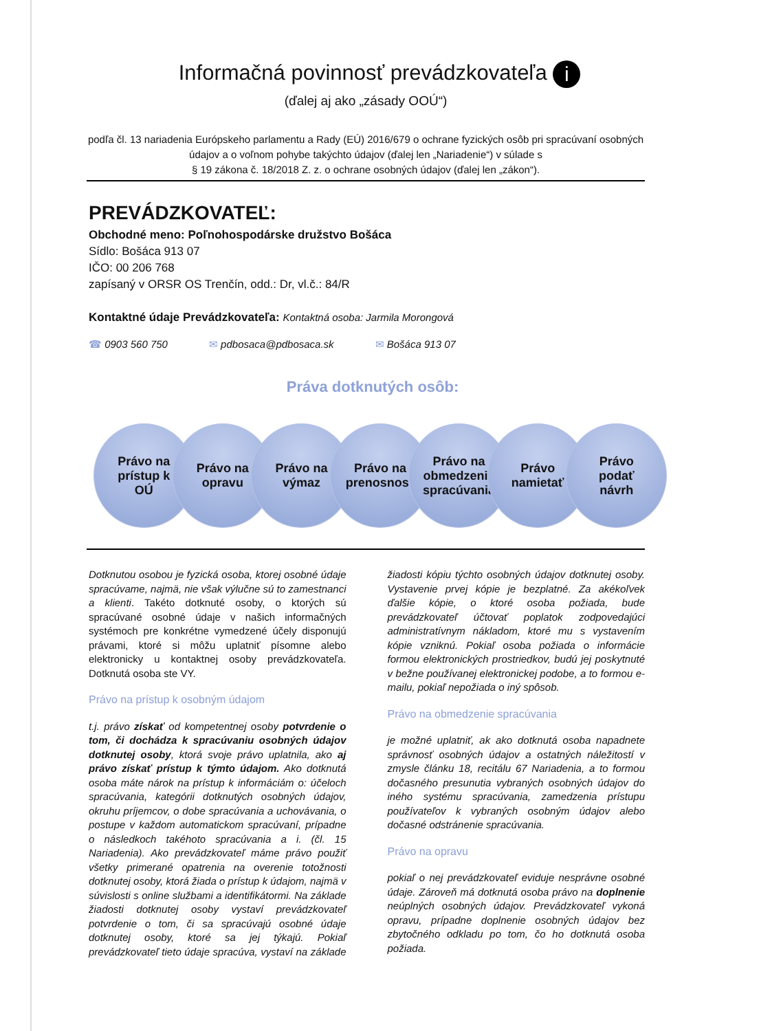Informačná povinnosť prevádzkovateľa i
(ďalej aj ako „zásady OOÚ“)
podľa čl. 13 nariadenia Európskeho parlamentu a Rady (EÚ) 2016/679 o ochrane fyzických osôb pri spracúvaní osobných údajov a o voľnom pohybe takýchto údajov (ďalej len „Nariadenie“) v súlade s
§ 19 zákona č. 18/2018 Z. z. o ochrane osobných údajov (ďalej len „zákon“).
PREVÁDZKOVATEĽ:
Obchodné meno: Poľnohospodárske družstvo Bošáca
Sídlo: Bošáca 913 07
IČO: 00 206 768
zapísaný v ORSR OS Trenčín, odd.: Dr, vl.č.: 84/R
Kontaktné údaje Prevádzkovateľa: Kontaktná osoba: Jarmila Morongová
☎ 0903 560 750 ✉ pdbosaca@pdbosaca.sk ✉ Bošáca 913 07
Práva dotknutých osôb:
Právo na
prístup k
OÚ
Právo na
opravu
Právo na
výmaz
Právo na
prenosnosť
Právo na
obmedzenie
spracúvania
Právo
namietať
Právo
podať
návrh
Dotknutou osobou je fyzická osoba, ktorej osobné údaje spracúvame, najmä, nie však výlučne sú to zamestnanci a klienti. Takéto dotknuté osoby, o ktorých sú spracúvané osobné údaje v našich informačných systémoch pre konkrétne vymedzené účely disponujú právami, ktoré si môžu uplatniť písomne alebo elektronicky u kontaktnej osoby prevádzkovateľa. Dotknutá osoba ste VY.
Právo na prístup k osobným údajom
t.j. právo získať od kompetentnej osoby potvrdenie o tom, či dochádza k spracúvaniu osobných údajov dotknutej osoby, ktorá svoje právo uplatnila, ako aj právo získať prístup k týmto údajom. Ako dotknutá osoba máte nárok na prístup k informáciám o: účeloch spracúvania, kategórii dotknutých osobných údajov, okruhu príjemcov, o dobe spracúvania a uchovávania, o postupe v každom automatickom spracúvaní, prípadne o následkoch takéhoto spracúvania a i. (čl. 15 Nariadenia). Ako prevádzkovateľ máme právo použiť všetky primerané opatrenia na overenie totožnosti dotknutej osoby, ktorá žiada o prístup k údajom, najmä v súvislosti s online službami a identifikátormi. Na základe žiadosti dotknutej osoby vystaví prevádzkovateľ potvrdenie o tom, či sa spracúvajú osobné údaje dotknutej osoby, ktoré sa jej týkajú. Pokiaľ prevádzkovateľ tieto údaje spracúva, vystaví na základe žiadosti kópiu týchto osobných údajov dotknutej osoby. Vystavenie prvej kópie je bezplatné. Za akékoľvek ďalšie kópie, o ktoré osoba požiada, bude prevádzkovateľ účtovať poplatok zodpovedajúci administratívnym nákladom, ktoré mu s vystavením kópie vzniknú. Pokiaľ osoba požiada o informácie formou elektronických prostriedkov, budú jej poskytnuté v bežne používanej elektronickej podobe, a to formou e-mailu, pokiaľ nepožiada o iný spôsob.
Právo na obmedzenie spracúvania
je možné uplatniť, ak ako dotknutá osoba napadnete správnosť osobných údajov a ostatných náležitostí v zmysle článku 18, recitálu 67 Nariadenia, a to formou dočasného presunutia vybraných osobných údajov do iného systému spracúvania, zamedzenia prístupu používateľov k vybraných osobným údajov alebo dočasné odstránenie spracúvania.
Právo na opravu
pokiaľ o nej prevádzkovateľ eviduje nesprávne osobné údaje. Zároveň má dotknutá osoba právo na doplnenie neúplných osobných údajov. Prevádzkovateľ vykoná opravu, prípadne doplnenie osobných údajov bez zbytočného odkladu po tom, čo ho dotknutá osoba požiada.